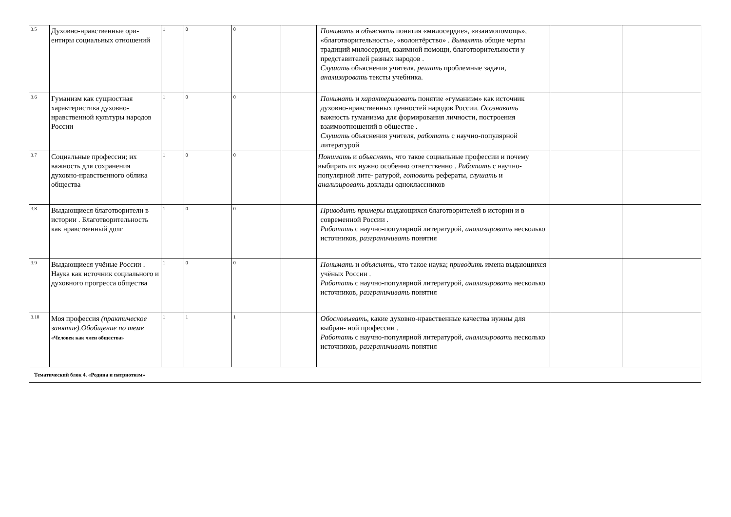| 3.5 | Духовно-нравственные ори­ентиры социальных отношений | 1 | 0 | 0 | | Понимать и объяснять понятия «милосердие», «взаимопомощь», «благотворительность», «волонтёрство» . Выявлять общие черты традиций милосердия, взаимной помощи, благотворительности у представителей разных народов . Слушать объяснения учителя, решать проблемные задачи, анализировать тексты учебника. | | |
| 3.6 | Гуманизм как сущностная характеристика духовно-нравственной культуры на­родов России | 1 | 0 | 0 | | Понимать и характеризовать понятие «гуманизм» как источник духовно-нравственных ценностей народов России. Осознавать важность гуманизма для формирования личности, построения взаимоотношений в обществе . Слушать объяснения учителя, работать с научно-популярной литературой | | |
| 3.7 | Социальные профессии; их важность для сохранения духовно-нравственного облика общества | 1 | 0 | 0 | | Понимать и объяснять , что такое социальные профессии и почему выбирать их нужно особенно ответственно . Работать с научно-популярной лите- ратурой, готовить рефераты, слушать и анализировать доклады одноклассников | | |
| 3.8 | Выдающиеся благотворители в истории . Благотворительность как нравственный долг | 1 | 0 | 0 | | Приводить примеры выдающихся благотворителей в истории и в современной России . Работать с научно-популярной литературой, анализировать несколько источников, разграничивать понятия | | |
| 3.9 | Выдающиеся учёные России . Наука как источник со­циального и духовного про­гресса общества | 1 | 0 | 0 | | Понимать и объяснять , что такое наука; приводить имена выдающихся учёных России . Работать с научно-популярной литературой, анализировать несколько источников, разграничивать понятия | | |
| 3.10 | Моя профессия (практиче­ское занятие).Обобщение по теме «Человек как член общества» | 1 | 1 | 1 | | Обосновывать , какие духовно-нравственные качества нужны для выбран- ной профессии . Работать с научно-популярной литературой, анализировать несколько источников, разграничивать понятия | | |
| Тематический блок 4. «Родина и патриотизм» | | | | | | | | |